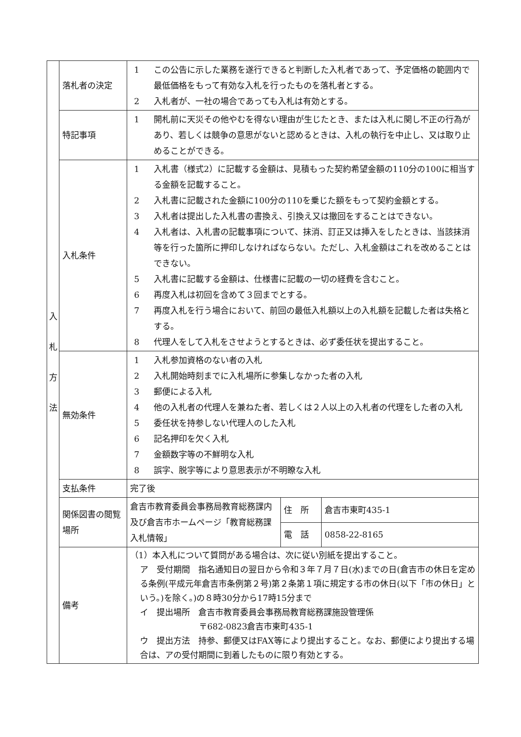| 入 札 方 法 | 落札者の決定 | 1 この公告に示した業務を遂行できると判断した入札者であって、予定価格の範囲内で最低価格をもって有効な入札を行ったものを落札者とする。 2 入札者が、一社の場合であっても入札は有効とする。 | | |
| | 特記事項 | 1 開札前に天災その他やむを得ない理由が生じたとき、または入札に関し不正の行為があり、若しくは競争の意思がないと認めるときは、入札の執行を中止し、又は取り止めることができる。 | | |
| | 入札条件 | 1 入札書（様式2）に記載する金額は、見積もった契約希望金額の110分の100に相当する金額を記載すること。 2 入札書に記載された金額に100分の110を乗じた額をもって契約金額とする。 3 入札者は提出した入札書の書換え、引換え又は撤回をすることはできない。 4 入札者は、入札書の記載事項について、抹消、訂正又は挿入をしたときは、当該抹消等を行った箇所に押印しなければならない。ただし、入札金額はこれを改めることはできない。 5 入札書に記載する金額は、仕様書に記載の一切の経費を含むこと。 6 再度入札は初回を含めて３回までとする。 7 再度入札を行う場合において、前回の最低入札額以上の入札額を記載した者は失格とする。 8 代理人をして入札をさせようとするときは、必ず委任状を提出すること。 | | |
| | 無効条件 | 1 入札参加資格のない者の入札 2 入札開始時刻までに入札場所に参集しなかった者の入札 3 郵便による入札 4 他の入札者の代理人を兼ねた者、若しくは２人以上の入札者の代理をした者の入札 5 委任状を持参しない代理人のした入札 6 記名押印を欠く入札 7 金額数字等の不鮮明な入札 8 誤字、脱字等により意思表示が不明瞭な入札 | | |
| | 支払条件 | 完了後 | | |
| | 関係図書の閲覧場所 | 倉吉市教育委員会事務局教育総務課内及び倉吉市ホームページ「教育総務課 入札情報」 | 住 所 | 倉吉市東町435-1 |
| | | | 電 話 | 0858-22-8165 |
| | 備考 | （1）本入札について質問がある場合は、次に従い別紙を提出すること。 ア 受付期間 指名通知日の翌日から令和３年７月７日(水)までの日(倉吉市の休日を定める条例(平成元年倉吉市条例第２号)第２条第１項に規定する市の休日(以下「市の休日」という。)を除く。)の８時30分から17時15分まで イ 提出場所 倉吉市教育委員会事務局教育総務課施設管理係 〒682-0823倉吉市東町435-1 ウ 提出方法 持参、郵便又はFAX等により提出すること。なお、郵便により提出する場合は、アの受付期間に到着したものに限り有効とする。 | | |